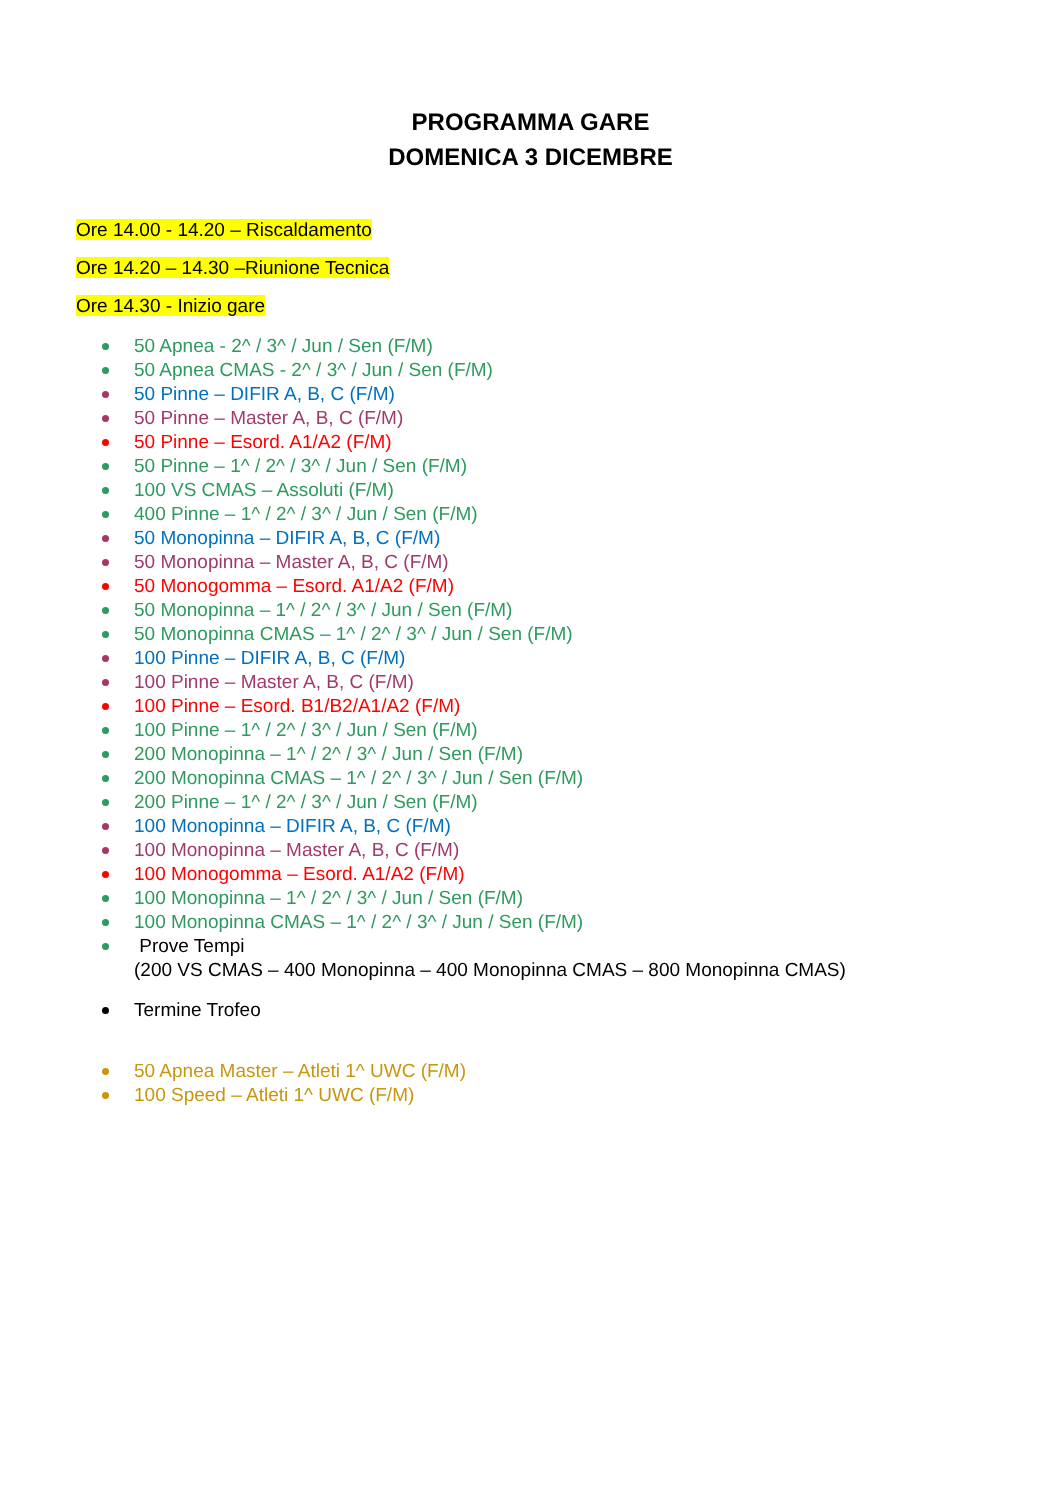PROGRAMMA GARE
DOMENICA 3 DICEMBRE
Ore 14.00 - 14.20 – Riscaldamento
Ore 14.20 – 14.30 –Riunione Tecnica
Ore 14.30 - Inizio gare
50 Apnea - 2^ / 3^ / Jun / Sen (F/M)
50 Apnea CMAS - 2^ / 3^ / Jun / Sen (F/M)
50 Pinne – DIFIR A, B, C (F/M)
50 Pinne – Master A, B, C (F/M)
50 Pinne – Esord. A1/A2 (F/M)
50 Pinne – 1^ / 2^ / 3^ / Jun / Sen (F/M)
100 VS CMAS – Assoluti (F/M)
400 Pinne – 1^ / 2^ / 3^ / Jun / Sen (F/M)
50 Monopinna – DIFIR A, B, C (F/M)
50 Monopinna – Master A, B, C (F/M)
50 Monogomma – Esord. A1/A2 (F/M)
50 Monopinna – 1^ / 2^ / 3^ / Jun / Sen (F/M)
50 Monopinna CMAS – 1^ / 2^ / 3^ / Jun / Sen (F/M)
100 Pinne – DIFIR A, B, C (F/M)
100 Pinne – Master A, B, C (F/M)
100 Pinne – Esord. B1/B2/A1/A2 (F/M)
100 Pinne – 1^ / 2^ / 3^ / Jun / Sen (F/M)
200 Monopinna – 1^ / 2^ / 3^ / Jun / Sen (F/M)
200 Monopinna CMAS – 1^ / 2^ / 3^ / Jun / Sen (F/M)
200 Pinne – 1^ / 2^ / 3^ / Jun / Sen (F/M)
100 Monopinna – DIFIR A, B, C (F/M)
100 Monopinna – Master A, B, C (F/M)
100 Monogomma – Esord. A1/A2 (F/M)
100 Monopinna – 1^ / 2^ / 3^ / Jun / Sen (F/M)
100 Monopinna CMAS – 1^ / 2^ / 3^ / Jun / Sen (F/M)
Prove Tempi
(200 VS CMAS – 400 Monopinna – 400 Monopinna CMAS – 800 Monopinna CMAS)
Termine Trofeo
50 Apnea Master – Atleti 1^ UWC (F/M)
100 Speed – Atleti 1^ UWC (F/M)